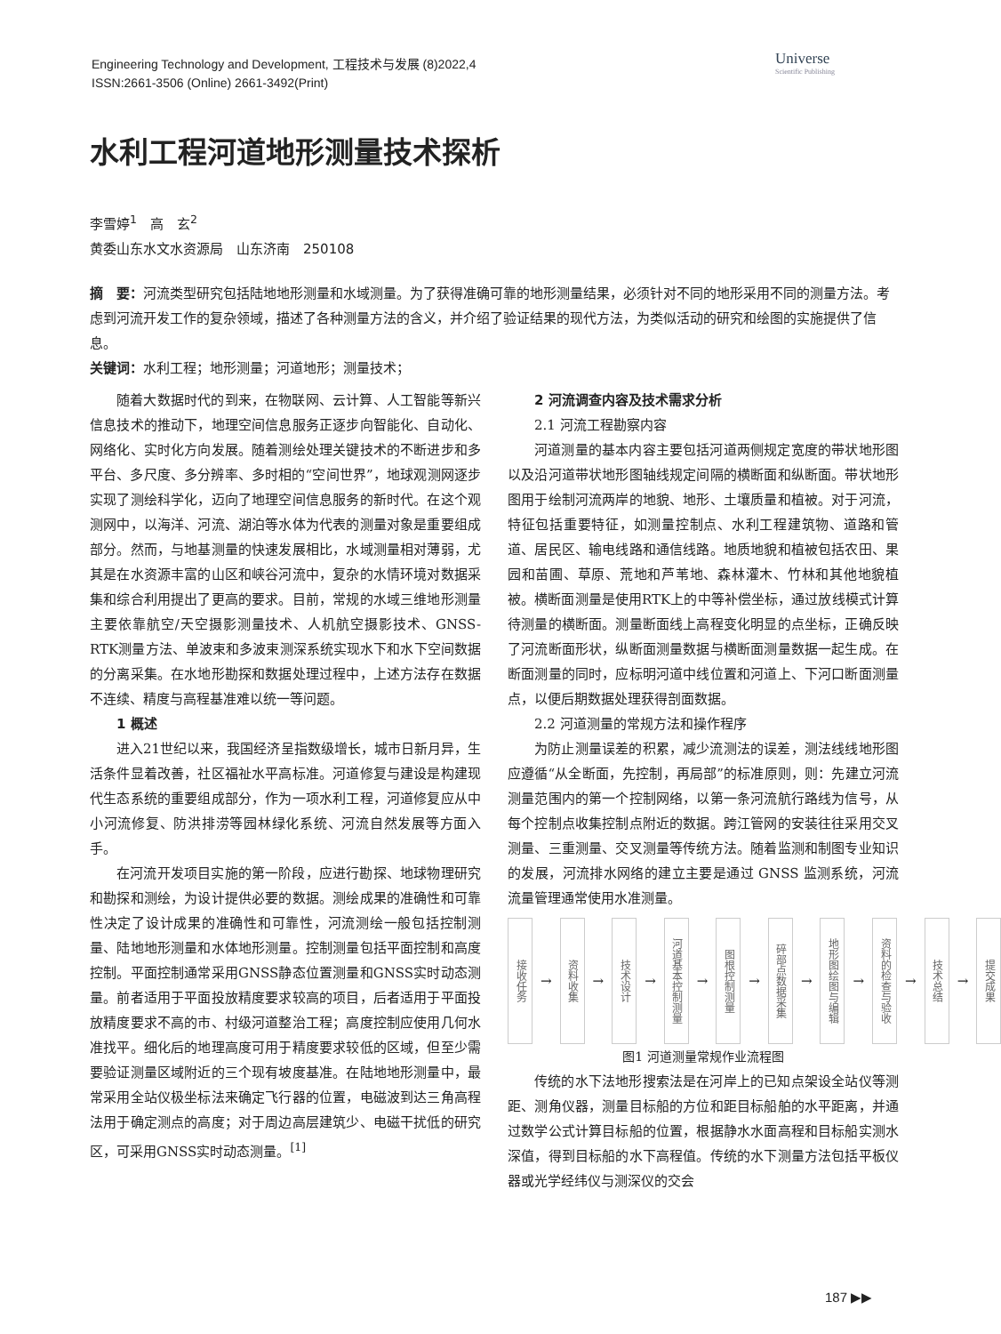Engineering Technology and Development, 工程技术与发展 (8)2022,4
ISSN:2661-3506 (Online) 2661-3492(Print)
Universe
Scientific Publishing
水利工程河道地形测量技术探析
李雪婷<sup>1</sup>　高　玄<sup>2</sup>
黄委山东水文水资源局　山东济南　250108
摘　要：河流类型研究包括陆地地形测量和水域测量。为了获得准确可靠的地形测量结果，必须针对不同的地形采用不同的测量方法。考虑到河流开发工作的复杂领域，描述了各种测量方法的含义，并介绍了验证结果的现代方法，为类似活动的研究和绘图的实施提供了信息。
关键词：水利工程；地形测量；河道地形；测量技术；
随着大数据时代的到来，在物联网、云计算、人工智能等新兴信息技术的推动下，地理空间信息服务正逐步向智能化、自动化、网络化、实时化方向发展。随着测绘处理关键技术的不断进步和多平台、多尺度、多分辨率、多时相的“空间世界”，地球观测网逐步实现了测绘科学化，迈向了地理空间信息服务的新时代。在这个观测网中，以海洋、河流、湖泊等水体为代表的测量对象是重要组成部分。然而，与地基测量的快速发展相比，水域测量相对薄弱，尤其是在水资源丰富的山区和峡谷河流中，复杂的水情环境对数据采集和综合利用提出了更高的要求。目前，常规的水域三维地形测量主要依靠航空/天空摄影测量技术、人机航空摄影技术、GNSS-RTK测量方法、单波束和多波束测深系统实现水下和水下空间数据的分离采集。在水地形勘探和数据处理过程中，上述方法存在数据不连续、精度与高程基准难以统一等问题。
1 概述
进入21世纪以来，我国经济呈指数级增长，城市日新月异，生活条件显着改善，社区福祉水平高标准。河道修复与建设是构建现代生态系统的重要组成部分，作为一项水利工程，河道修复应从中小河流修复、防洪排涝等园林绿化系统、河流自然发展等方面入手。
在河流开发项目实施的第一阶段，应进行勘探、地球物理研究和勘探和测绘，为设计提供必要的数据。测绘成果的准确性和可靠性决定了设计成果的准确性和可靠性，河流测绘一般包括控制测量、陆地地形测量和水体地形测量。控制测量包括平面控制和高度控制。平面控制通常采用GNSS静态位置测量和GNSS实时动态测量。前者适用于平面投放精度要求较高的项目，后者适用于平面投放精度要求不高的市、村级河道整治工程；高度控制应使用几何水准找平。细化后的地理高度可用于精度要求较低的区域，但至少需要验证测量区域附近的三个现有坡度基准。在陆地地形测量中，最常采用全站仪极坐标法来确定飞行器的位置，电磁波到达三角高程法用于确定测点的高度；对于周边高层建筑少、电磁干扰低的研究区，可采用GNSS实时动态测量。<sup>[1]</sup>
2 河流调查内容及技术需求分析
2.1 河流工程勘察内容
河道测量的基本内容主要包括河道两侧规定宽度的带状地形图以及沿河道带状地形图轴线规定间隔的横断面和纵断面。带状地形图用于绘制河流两岸的地貌、地形、土壤质量和植被。对于河流，特征包括重要特征，如测量控制点、水利工程建筑物、道路和管道、居民区、输电线路和通信线路。地质地貌和植被包括农田、果园和苗圃、草原、荒地和芦苇地、森林灌木、竹林和其他地貌植被。横断面测量是使用RTK上的中等补偿坐标，通过放线模式计算待测量的横断面。测量断面线上高程变化明显的点坐标，正确反映了河流断面形状，纵断面测量数据与横断面测量数据一起生成。在断面测量的同时，应标明河道中线位置和河道上、下河口断面测量点，以便后期数据处理获得剖面数据。
2.2 河道测量的常规方法和操作程序
为防止测量误差的积累，减少流测法的误差，测法线线地形图应遵循“从全断面，先控制，再局部”的标准原则，则：先建立河流测量范围内的第一个控制网络，以第一条河流航行路线为信号，从每个控制点收集控制点附近的数据。跨江管网的安装往往采用交叉测量、三重测量、交叉测量等传统方法。随着监测和制图专业知识的发展，河流排水网络的建立主要是通过 GNSS 监测系统，河流流量管理通常使用水准测量。
接收任务
→
资料收集
→
技术设计
→
河道基本控制测量
→
图根控制测量
→
碎部点数据采集
→
地形图绘图与编辑
→
资料的检查与验收
→
技术总结
→
提交成果
图1 河道测量常规作业流程图
传统的水下法地形搜索法是在河岸上的已知点架设全站仪等测距、测角仪器，测量目标船的方位和距目标船舶的水平距离，并通过数学公式计算目标船的位置，根据静水水面高程和目标船实测水深值，得到目标船的水下高程值。传统的水下测量方法包括平板仪器或光学经纬仪与测深仪的交会
187 ▶▶